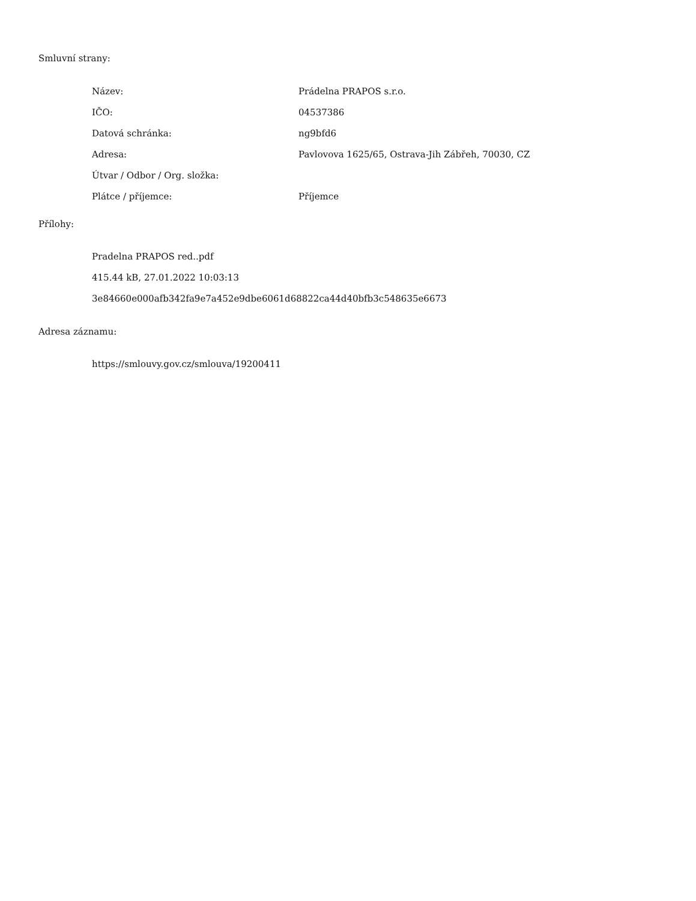Smluvní strany:
| Název: | Prádelna PRAPOS s.r.o. |
| IČO: | 04537386 |
| Datová schránka: | ng9bfd6 |
| Adresa: | Pavlovova 1625/65, Ostrava-Jih Zábřeh, 70030, CZ |
| Útvar / Odbor / Org. složka: | |
| Plátce / příjemce: | Příjemce |
Přílohy:
Pradelna PRAPOS red..pdf
415.44 kB, 27.01.2022 10:03:13
3e84660e000afb342fa9e7a452e9dbe6061d68822ca44d40bfb3c548635e6673
Adresa záznamu:
https://smlouvy.gov.cz/smlouva/19200411